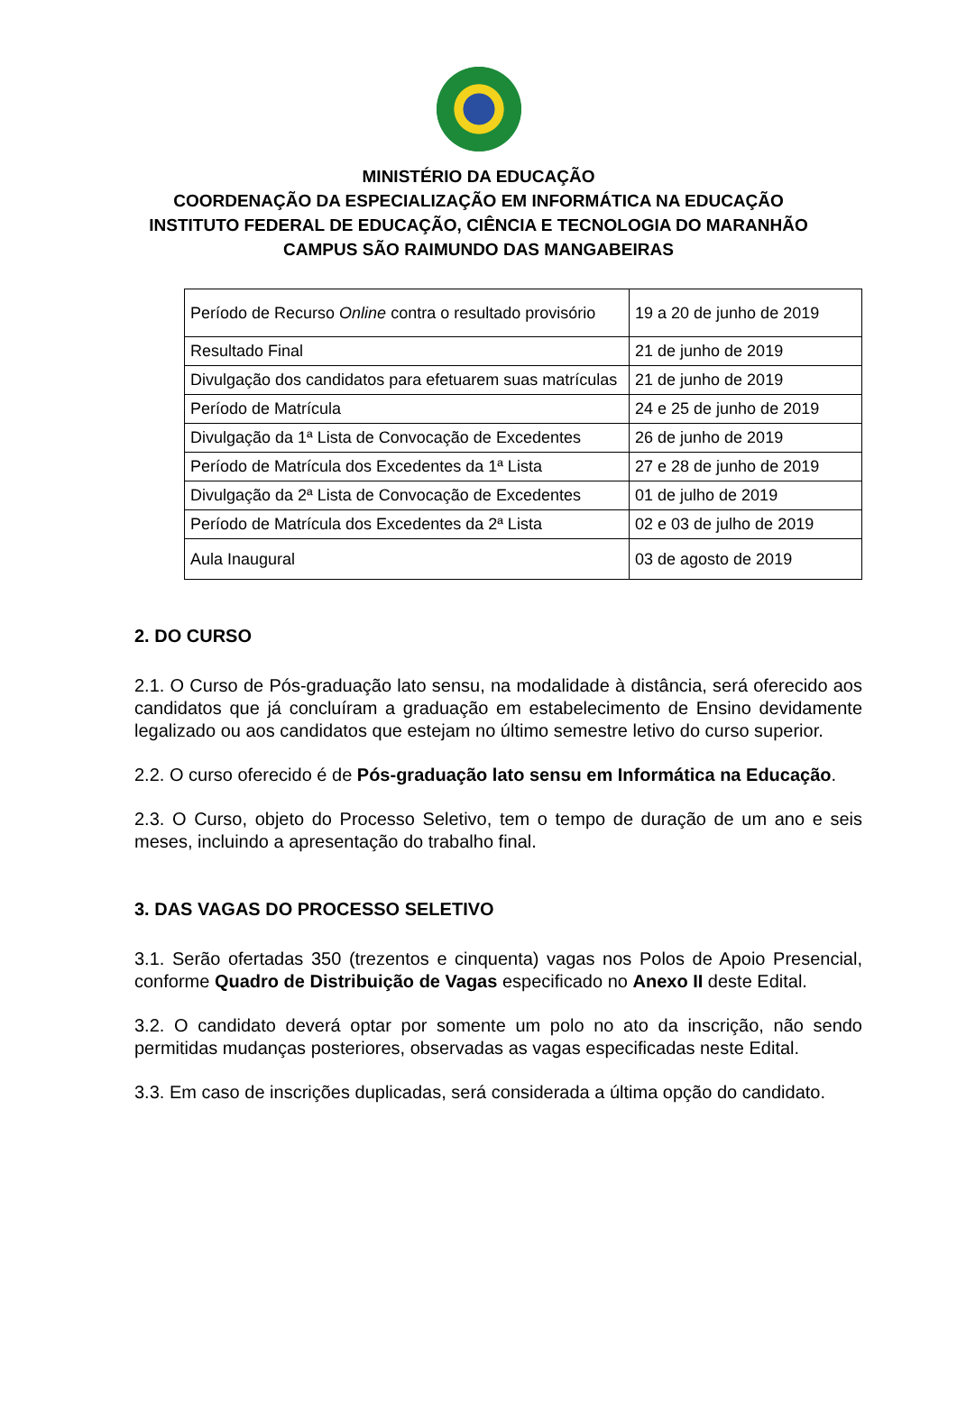MINISTÉRIO DA EDUCAÇÃO
COORDENAÇÃO DA ESPECIALIZAÇÃO EM INFORMÁTICA NA EDUCAÇÃO
INSTITUTO FEDERAL DE EDUCAÇÃO, CIÊNCIA E TECNOLOGIA DO MARANHÃO
CAMPUS SÃO RAIMUNDO DAS MANGABEIRAS
| Período de Recurso Online contra o resultado provisório | 19 a 20 de junho de 2019 |
| Resultado Final | 21 de junho de 2019 |
| Divulgação dos candidatos para efetuarem suas matrículas | 21 de junho de 2019 |
| Período de Matrícula | 24 e 25 de junho de 2019 |
| Divulgação da 1ª Lista de Convocação de Excedentes | 26 de junho de 2019 |
| Período de Matrícula dos Excedentes da 1ª Lista | 27 e 28 de junho de 2019 |
| Divulgação da 2ª Lista de Convocação de Excedentes | 01 de julho de 2019 |
| Período de Matrícula dos Excedentes da 2ª Lista | 02 e 03 de julho de 2019 |
| Aula Inaugural | 03 de agosto de 2019 |
2. DO CURSO
2.1. O Curso de Pós-graduação lato sensu, na modalidade à distância, será oferecido aos candidatos que já concluíram a graduação em estabelecimento de Ensino devidamente legalizado ou aos candidatos que estejam no último semestre letivo do curso superior.
2.2. O curso oferecido é de Pós-graduação lato sensu em Informática na Educação.
2.3. O Curso, objeto do Processo Seletivo, tem o tempo de duração de um ano e seis meses, incluindo a apresentação do trabalho final.
3. DAS VAGAS DO PROCESSO SELETIVO
3.1. Serão ofertadas 350 (trezentos e cinquenta) vagas nos Polos de Apoio Presencial, conforme Quadro de Distribuição de Vagas especificado no Anexo II deste Edital.
3.2. O candidato deverá optar por somente um polo no ato da inscrição, não sendo permitidas mudanças posteriores, observadas as vagas especificadas neste Edital.
3.3. Em caso de inscrições duplicadas, será considerada a última opção do candidato.